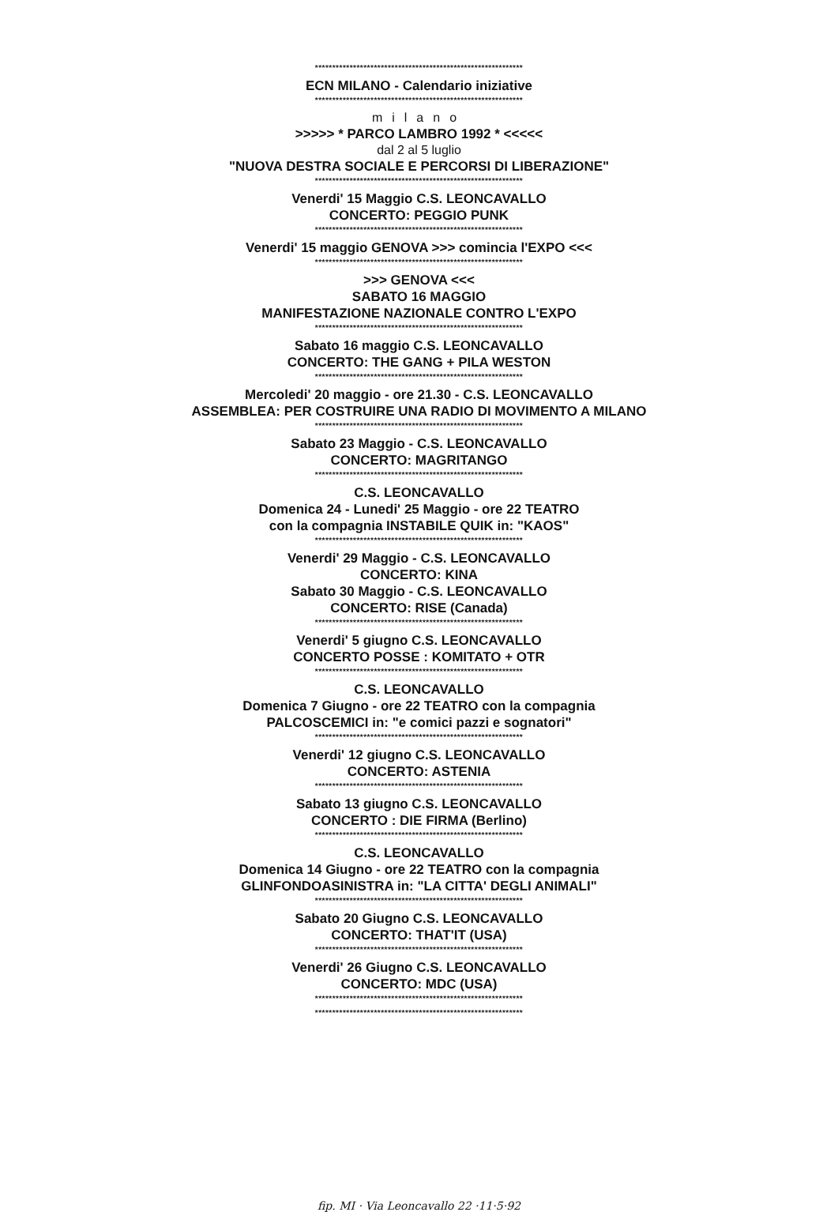************************************************************
ECN MILANO - Calendario iniziative
************************************************************
milano
>>>>> * PARCO LAMBRO 1992 * <<<<<
dal 2 al 5 luglio
"NUOVA DESTRA SOCIALE E PERCORSI DI LIBERAZIONE"
************************************************************
Venerdi' 15 Maggio C.S. LEONCAVALLO
CONCERTO: PEGGIO PUNK
************************************************************
Venerdi' 15 maggio GENOVA >>> comincia l'EXPO <<<
************************************************************
>>> GENOVA <<<
SABATO 16 MAGGIO
MANIFESTAZIONE NAZIONALE CONTRO L'EXPO
************************************************************
Sabato 16 maggio C.S. LEONCAVALLO
CONCERTO: THE GANG + PILA WESTON
************************************************************
Mercoledi' 20 maggio - ore 21.30 - C.S. LEONCAVALLO
ASSEMBLEA: PER COSTRUIRE UNA RADIO DI MOVIMENTO A MILANO
************************************************************
Sabato 23 Maggio - C.S. LEONCAVALLO
CONCERTO: MAGRITANGO
************************************************************
C.S. LEONCAVALLO
Domenica 24 - Lunedi' 25 Maggio - ore 22 TEATRO
con la compagnia INSTABILE QUIK in: "KAOS"
************************************************************
Venerdi' 29 Maggio - C.S. LEONCAVALLO
CONCERTO: KINA
Sabato 30 Maggio - C.S. LEONCAVALLO
CONCERTO: RISE (Canada)
************************************************************
Venerdi' 5 giugno C.S. LEONCAVALLO
CONCERTO POSSE : KOMITATO + OTR
************************************************************
C.S. LEONCAVALLO
Domenica 7 Giugno - ore 22 TEATRO con la compagnia
PALCOSCEMICI in: "e comici pazzi e sognatori"
************************************************************
Venerdi' 12 giugno C.S. LEONCAVALLO
CONCERTO: ASTENIA
************************************************************
Sabato 13 giugno C.S. LEONCAVALLO
CONCERTO : DIE FIRMA (Berlino)
************************************************************
C.S. LEONCAVALLO
Domenica 14 Giugno - ore 22 TEATRO con la compagnia
GLINFONDOASINISTRA in: "LA CITTA' DEGLI ANIMALI"
************************************************************
Sabato 20 Giugno C.S. LEONCAVALLO
CONCERTO: THAT'IT (USA)
************************************************************
Venerdi' 26 Giugno C.S. LEONCAVALLO
CONCERTO: MDC (USA)
************************************************************
************************************************************
fip. MI · Via Leoncavallo 22 ·11·5·92